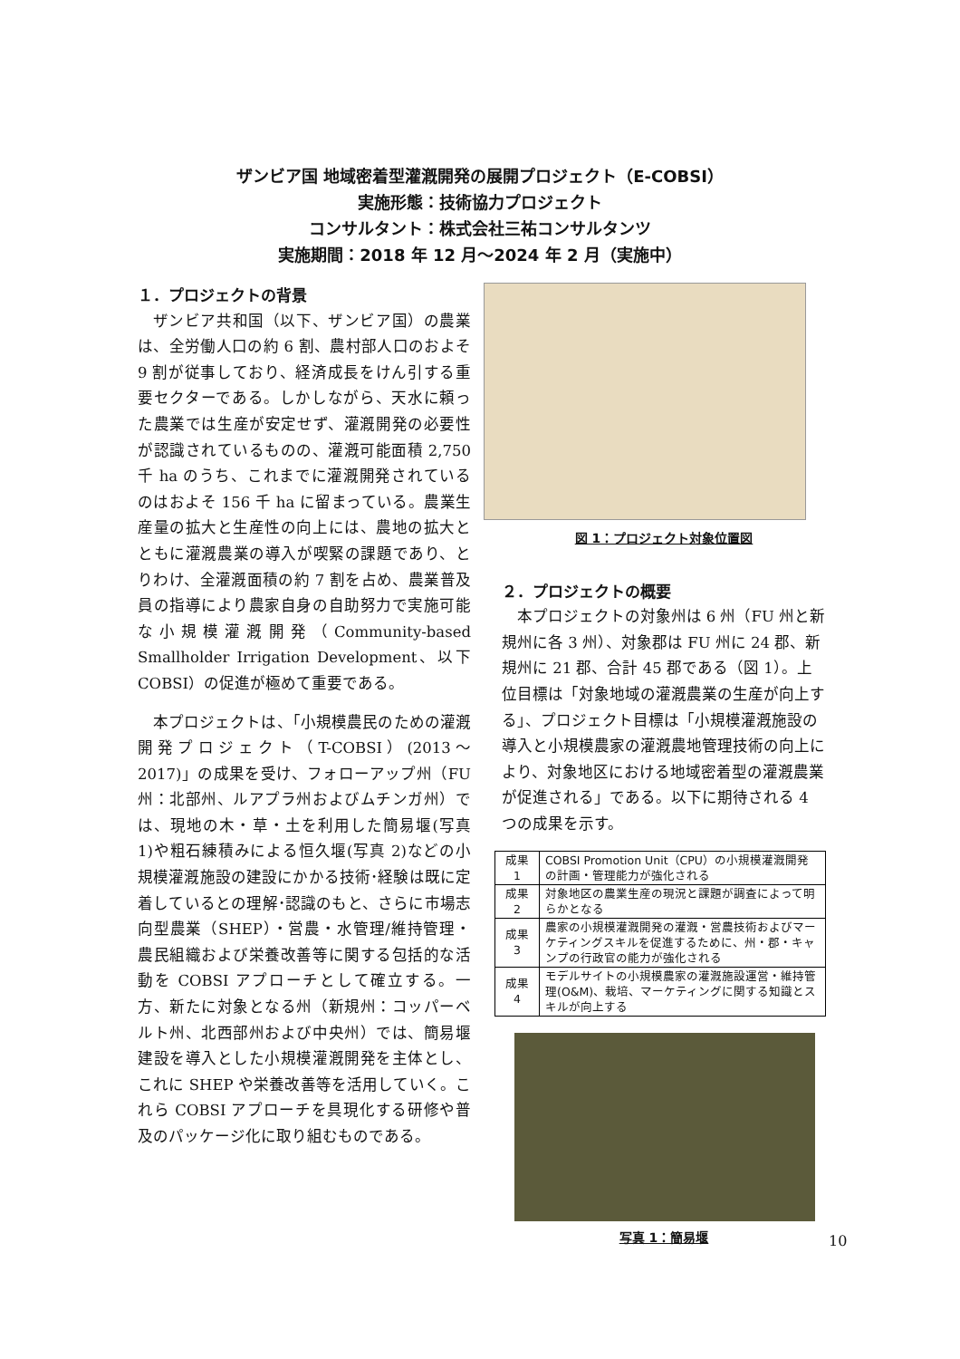ザンビア国 地域密着型灌漑開発の展開プロジェクト（E-COBSI）
実施形態：技術協力プロジェクト
コンサルタント：株式会社三祐コンサルタンツ
実施期間：2018 年 12 月～2024 年 2 月（実施中）
１．プロジェクトの背景
ザンビア共和国（以下、ザンビア国）の農業は、全労働人口の約 6 割、農村部人口のおよそ 9 割が従事しており、経済成長をけん引する重要セクターである。しかしながら、天水に頼った農業では生産が安定せず、灌漑開発の必要性が認識されているものの、灌漑可能面積 2,750 千 ha のうち、これまでに灌漑開発されているのはおよそ 156 千 ha に留まっている。農業生産量の拡大と生産性の向上には、農地の拡大とともに灌漑農業の導入が喫緊の課題であり、とりわけ、全灌漑面積の約 7 割を占め、農業普及員の指導により農家自身の自助努力で実施可能な小規模灌漑開発（Community-based Smallholder Irrigation Development、以下 COBSI）の促進が極めて重要である。
本プロジェクトは、「小規模農民のための灌漑開発プロジェクト（T-COBSI）(2013～2017)」の成果を受け、フォローアップ州（FU 州：北部州、ルアプラ州およびムチンガ州）では、現地の木・草・土を利用した簡易堰(写真 1)や粗石練積みによる恒久堰(写真 2)などの小規模灌漑施設の建設にかかる技術･経験は既に定着しているとの理解･認識のもと、さらに市場志向型農業（SHEP）・営農・水管理/維持管理・農民組織および栄養改善等に関する包括的な活動を COBSI アプローチとして確立する。一方、新たに対象となる州（新規州：コッパーベルト州、北西部州および中央州）では、簡易堰建設を導入とした小規模灌漑開発を主体とし、これに SHEP や栄養改善等を活用していく。これら COBSI アプローチを具現化する研修や普及のパッケージ化に取り組むものである。
図 1：プロジェクト対象位置図
２．プロジェクトの概要
本プロジェクトの対象州は 6 州（FU 州と新規州に各 3 州）、対象郡は FU 州に 24 郡、新規州に 21 郡、合計 45 郡である（図 1）。上位目標は「対象地域の灌漑農業の生産が向上する」、プロジェクト目標は「小規模灌漑施設の導入と小規模農家の灌漑農地管理技術の向上により、対象地区における地域密着型の灌漑農業が促進される」である。以下に期待される 4 つの成果を示す。
| 成果 1 | COBSI Promotion Unit（CPU）の小規模灌漑開発の計画・管理能力が強化される |
| 成果 2 | 対象地区の農業生産の現況と課題が調査によって明らかとなる |
| 成果 3 | 農家の小規模灌漑開発の灌漑・営農技術およびマーケティングスキルを促進するために、州・郡・キャンプの行政官の能力が強化される |
| 成果 4 | モデルサイトの小規模農家の灌漑施設運営・維持管理(O&M)、栽培、マーケティングに関する知識とスキルが向上する |
写真 1：簡易堰
10